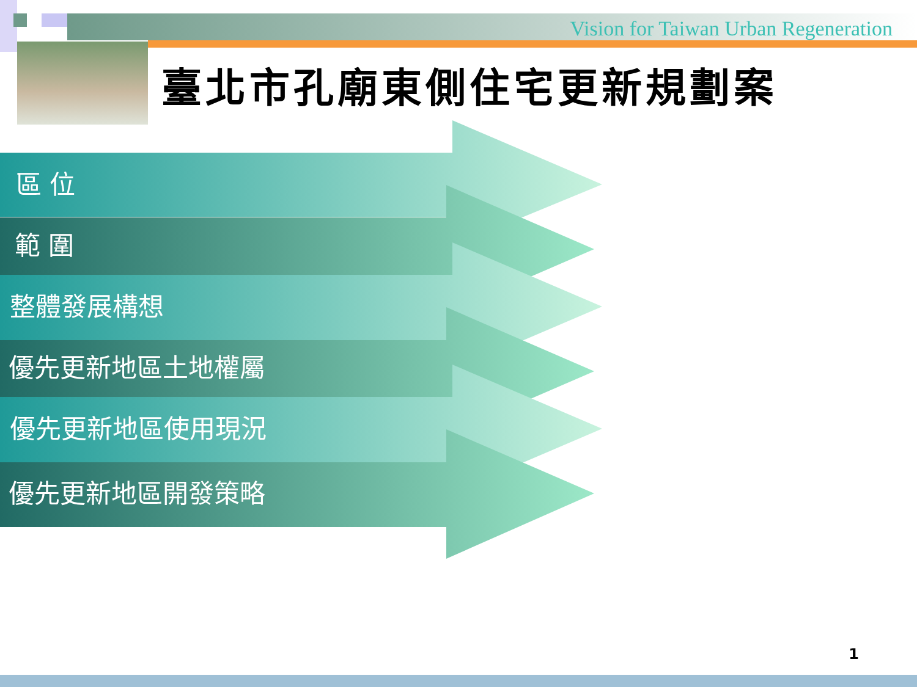Vision for Taiwan Urban Regeneration
臺北市孔廟東側住宅更新規劃案
區 位
範 圍
整體發展構想
優先更新地區土地權屬
優先更新地區使用現況
優先更新地區開發策略
1